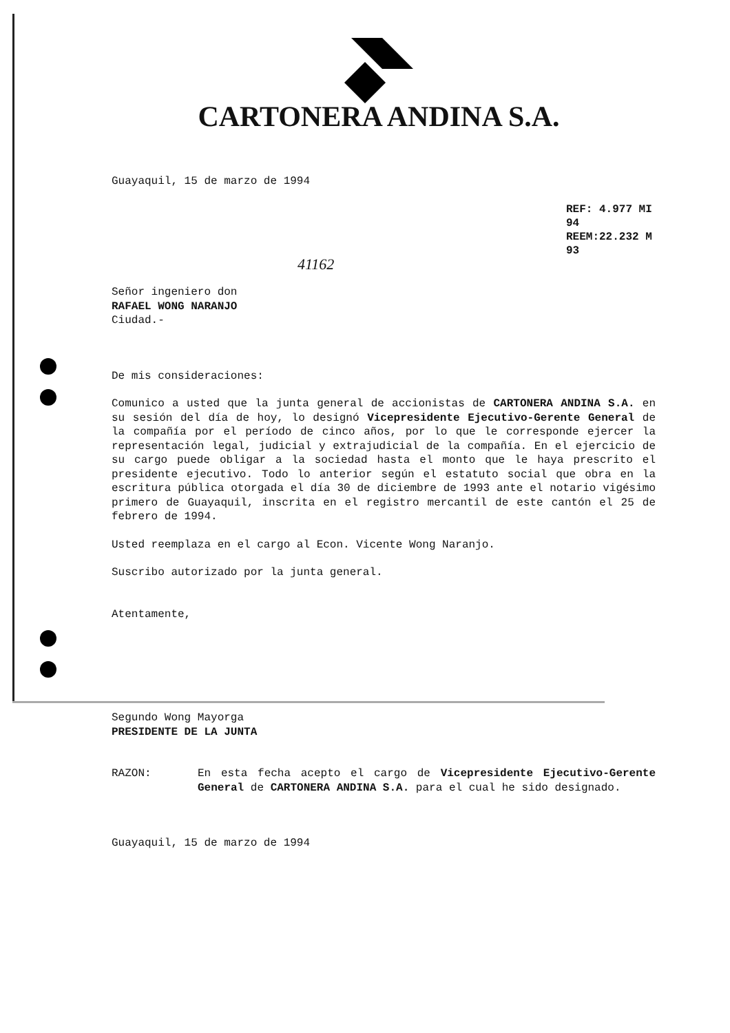CARTONERA ANDINA S.A.
Guayaquil, 15 de marzo de 1994
REF: 4.977 MI 94
REEM:22.232 M 93
41162
Señor ingeniero don
RAFAEL WONG NARANJO
Ciudad.-
De mis consideraciones:
Comunico a usted que la junta general de accionistas de CARTONERA ANDINA S.A. en su sesión del día de hoy, lo designó Vicepresidente Ejecutivo-Gerente General de la compañía por el período de cinco años, por lo que le corresponde ejercer la representación legal, judicial y extrajudicial de la compañía. En el ejercicio de su cargo puede obligar a la sociedad hasta el monto que le haya prescrito el presidente ejecutivo. Todo lo anterior según el estatuto social que obra en la escritura pública otorgada el día 30 de diciembre de 1993 ante el notario vigésimo primero de Guayaquil, inscrita en el registro mercantil de este cantón el 25 de febrero de 1994.
Usted reemplaza en el cargo al Econ. Vicente Wong Naranjo.
Suscribo autorizado por la junta general.
Atentamente,
Segundo Wong Mayorga
PRESIDENTE DE LA JUNTA
RAZON: En esta fecha acepto el cargo de Vicepresidente Ejecutivo-Gerente General de CARTONERA ANDINA S.A. para el cual he sido designado.
Guayaquil, 15 de marzo de 1994